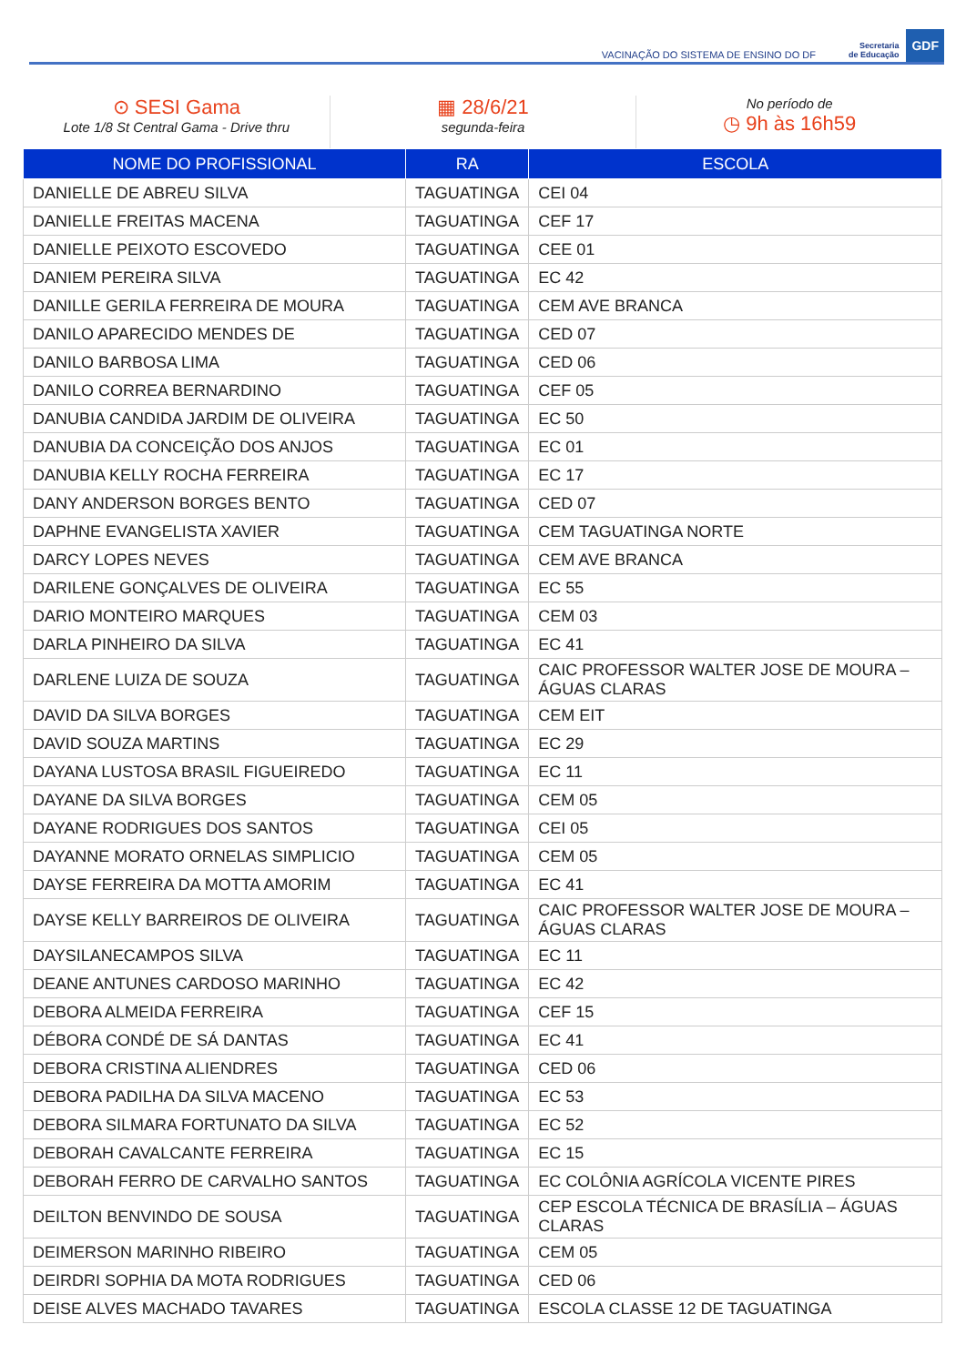VACINAÇÃO DO SISTEMA DE ENSINO DO DF Secretaria
de Educação GDF
⊙ SESI Gama
Lote 1/8 St Central Gama - Drive thru
▦ 28/6/21
segunda-feira
No período de
◷ 9h às 16h59
| NOME DO PROFISSIONAL | RA | ESCOLA |
| --- | --- | --- |
| DANIELLE DE ABREU SILVA | TAGUATINGA | CEI 04 |
| DANIELLE FREITAS MACENA | TAGUATINGA | CEF 17 |
| DANIELLE PEIXOTO ESCOVEDO | TAGUATINGA | CEE 01 |
| DANIEM PEREIRA SILVA | TAGUATINGA | EC 42 |
| DANILLE GERILA FERREIRA DE MOURA | TAGUATINGA | CEM AVE BRANCA |
| DANILO APARECIDO MENDES DE | TAGUATINGA | CED 07 |
| DANILO BARBOSA LIMA | TAGUATINGA | CED 06 |
| DANILO CORREA BERNARDINO | TAGUATINGA | CEF 05 |
| DANUBIA CANDIDA JARDIM DE OLIVEIRA | TAGUATINGA | EC 50 |
| DANUBIA DA CONCEIÇÃO DOS ANJOS | TAGUATINGA | EC 01 |
| DANUBIA KELLY ROCHA FERREIRA | TAGUATINGA | EC 17 |
| DANY ANDERSON BORGES BENTO | TAGUATINGA | CED 07 |
| DAPHNE EVANGELISTA XAVIER | TAGUATINGA | CEM TAGUATINGA NORTE |
| DARCY LOPES NEVES | TAGUATINGA | CEM AVE BRANCA |
| DARILENE GONÇALVES DE OLIVEIRA | TAGUATINGA | EC 55 |
| DARIO MONTEIRO MARQUES | TAGUATINGA | CEM 03 |
| DARLA PINHEIRO DA SILVA | TAGUATINGA | EC 41 |
| DARLENE LUIZA DE SOUZA | TAGUATINGA | CAIC PROFESSOR WALTER JOSE DE MOURA – ÁGUAS CLARAS |
| DAVID DA SILVA BORGES | TAGUATINGA | CEM EIT |
| DAVID SOUZA MARTINS | TAGUATINGA | EC 29 |
| DAYANA LUSTOSA BRASIL FIGUEIREDO | TAGUATINGA | EC 11 |
| DAYANE DA SILVA BORGES | TAGUATINGA | CEM 05 |
| DAYANE RODRIGUES DOS SANTOS | TAGUATINGA | CEI 05 |
| DAYANNE MORATO ORNELAS SIMPLICIO | TAGUATINGA | CEM 05 |
| DAYSE FERREIRA DA MOTTA AMORIM | TAGUATINGA | EC 41 |
| DAYSE KELLY BARREIROS DE OLIVEIRA | TAGUATINGA | CAIC PROFESSOR WALTER JOSE DE MOURA – ÁGUAS CLARAS |
| DAYSILANECAMPOS SILVA | TAGUATINGA | EC 11 |
| DEANE ANTUNES CARDOSO MARINHO | TAGUATINGA | EC 42 |
| DEBORA ALMEIDA FERREIRA | TAGUATINGA | CEF 15 |
| DÉBORA CONDÉ DE SÁ DANTAS | TAGUATINGA | EC 41 |
| DEBORA CRISTINA ALIENDRES | TAGUATINGA | CED 06 |
| DEBORA PADILHA DA SILVA MACENO | TAGUATINGA | EC 53 |
| DEBORA SILMARA FORTUNATO DA SILVA | TAGUATINGA | EC 52 |
| DEBORAH CAVALCANTE FERREIRA | TAGUATINGA | EC 15 |
| DEBORAH FERRO DE CARVALHO SANTOS | TAGUATINGA | EC COLÔNIA AGRÍCOLA VICENTE PIRES |
| DEILTON BENVINDO DE SOUSA | TAGUATINGA | CEP ESCOLA TÉCNICA DE BRASÍLIA – ÁGUAS CLARAS |
| DEIMERSON MARINHO RIBEIRO | TAGUATINGA | CEM 05 |
| DEIRDRI SOPHIA DA MOTA RODRIGUES | TAGUATINGA | CED 06 |
| DEISE ALVES MACHADO TAVARES | TAGUATINGA | ESCOLA CLASSE 12 DE TAGUATINGA |